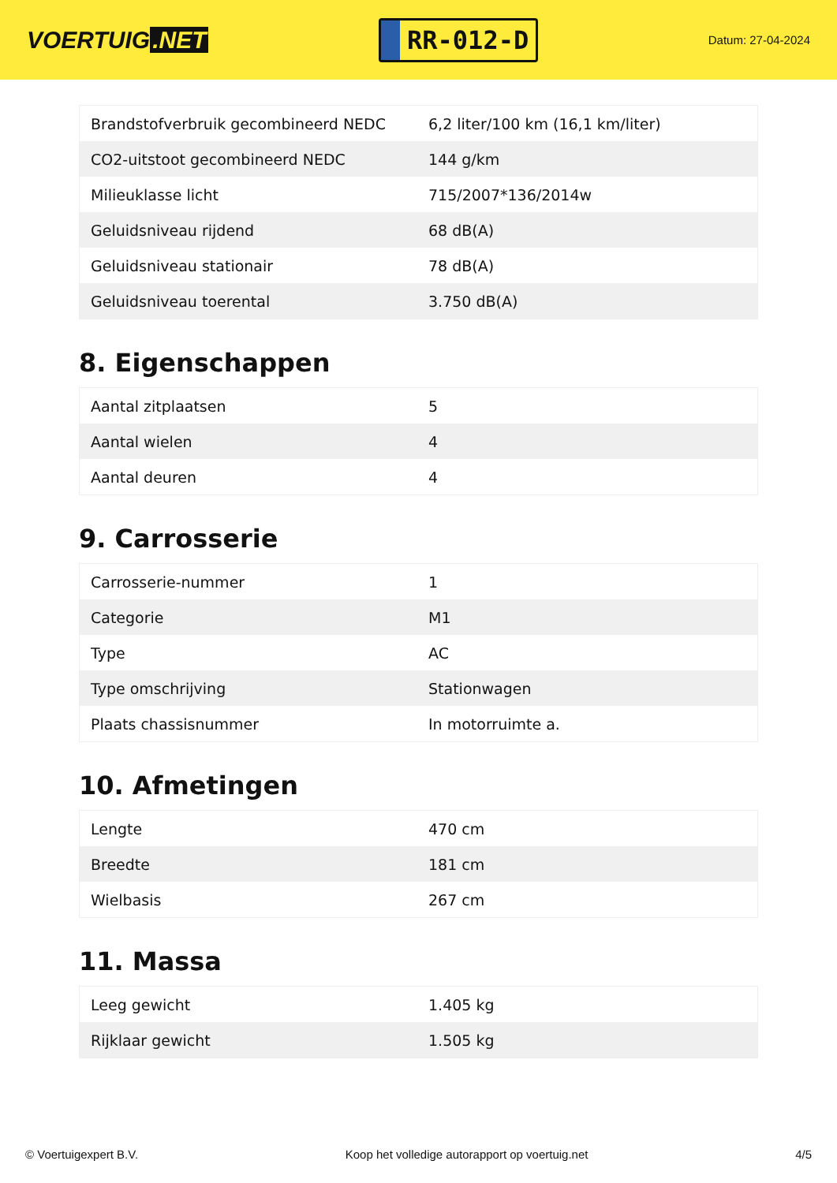VOERTUIG.NET
RR-012-D
Datum: 27-04-2024
| Brandstofverbruik gecombineerd NEDC | 6,2 liter/100 km (16,1 km/liter) |
| CO2-uitstoot gecombineerd NEDC | 144 g/km |
| Milieuklasse licht | 715/2007*136/2014w |
| Geluidsniveau rijdend | 68 dB(A) |
| Geluidsniveau stationair | 78 dB(A) |
| Geluidsniveau toerental | 3.750 dB(A) |
8. Eigenschappen
| Aantal zitplaatsen | 5 |
| Aantal wielen | 4 |
| Aantal deuren | 4 |
9. Carrosserie
| Carrosserie-nummer | 1 |
| Categorie | M1 |
| Type | AC |
| Type omschrijving | Stationwagen |
| Plaats chassisnummer | In motorruimte a. |
10. Afmetingen
| Lengte | 470 cm |
| Breedte | 181 cm |
| Wielbasis | 267 cm |
11. Massa
| Leeg gewicht | 1.405 kg |
| Rijklaar gewicht | 1.505 kg |
© Voertuigexpert B.V. Koop het volledige autorapport op voertuig.net 4/5